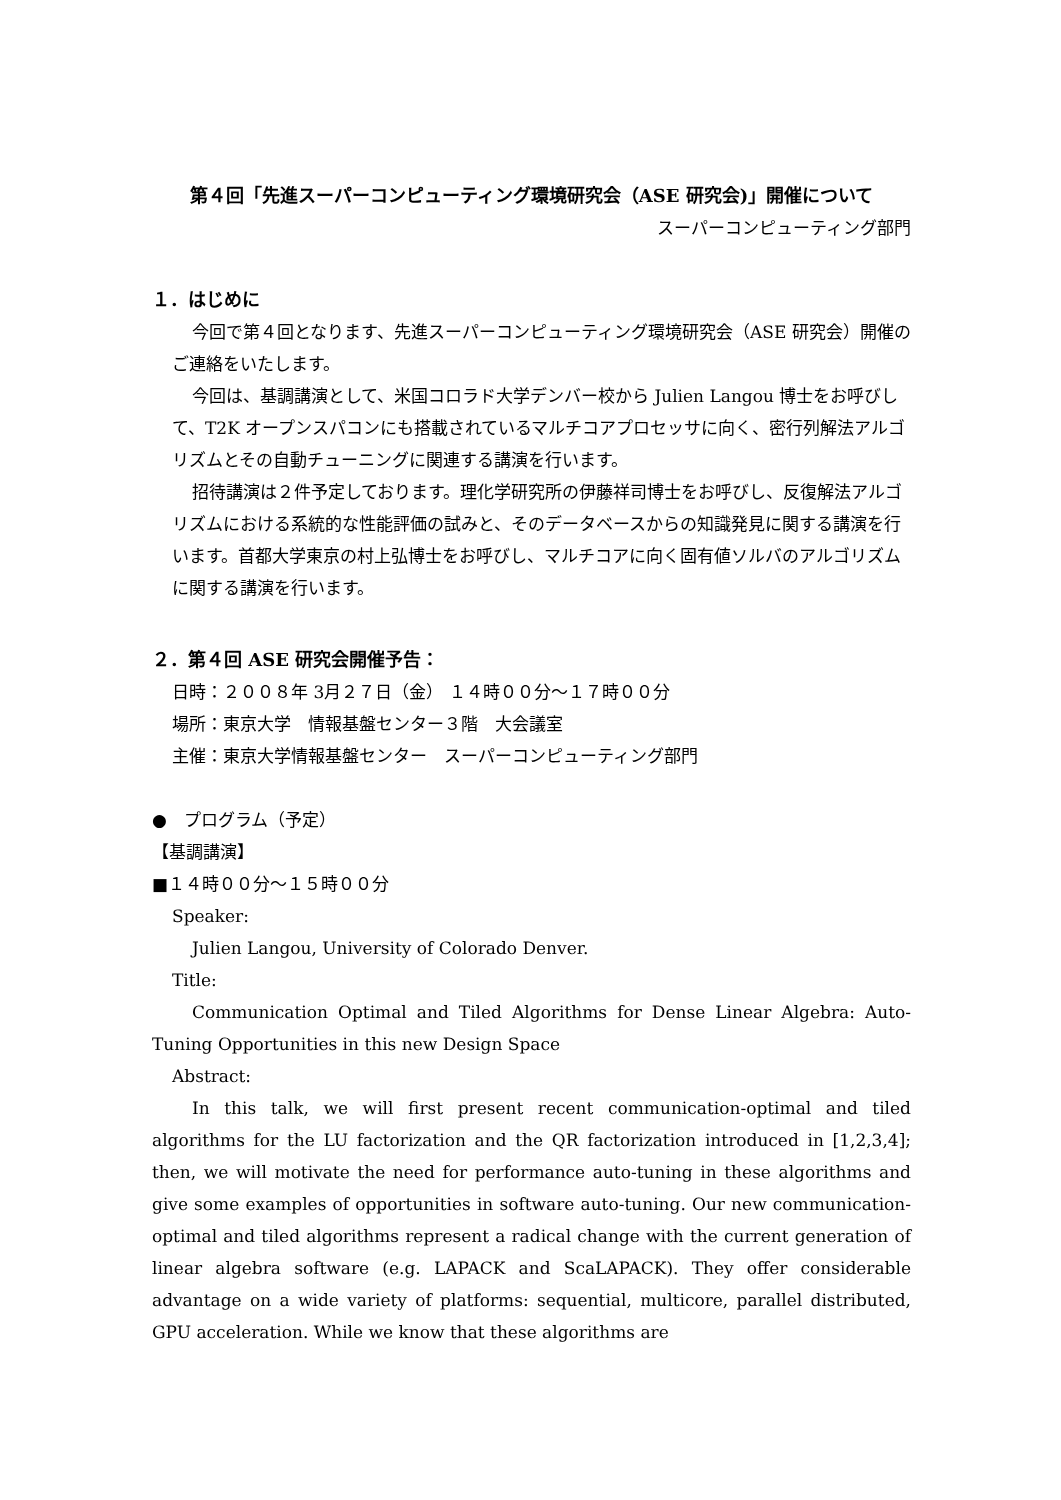第４回「先進スーパーコンピューティング環境研究会（ASE 研究会)」開催について
スーパーコンピューティング部門
１．はじめに
今回で第４回となります、先進スーパーコンピューティング環境研究会（ASE 研究会）開催のご連絡をいたします。
今回は、基調講演として、米国コロラド大学デンバー校から Julien Langou 博士をお呼びして、T2K オープンスパコンにも搭載されているマルチコアプロセッサに向く、密行列解法アルゴリズムとその自動チューニングに関連する講演を行います。
招待講演は２件予定しております。理化学研究所の伊藤祥司博士をお呼びし、反復解法アルゴリズムにおける系統的な性能評価の試みと、そのデータベースからの知識発見に関する講演を行います。首都大学東京の村上弘博士をお呼びし、マルチコアに向く固有値ソルバのアルゴリズムに関する講演を行います。
２．第４回 ASE 研究会開催予告：
日時：２００８年 3月２７日（金） １４時００分～１７時００分
場所：東京大学　情報基盤センター３階　大会議室
主催：東京大学情報基盤センター　スーパーコンピューティング部門
●　プログラム（予定）
【基調講演】
■１４時００分～１５時００分
Speaker:
Julien Langou, University of Colorado Denver.
Title:
Communication Optimal and Tiled Algorithms for Dense Linear Algebra: Auto-Tuning Opportunities in this new Design Space
Abstract:
In this talk, we will first present recent communication-optimal and tiled algorithms for the LU factorization and the QR factorization introduced in [1,2,3,4]; then, we will motivate the need for performance auto-tuning in these algorithms and give some examples of opportunities in software auto-tuning. Our new communication-optimal and tiled algorithms represent a radical change with the current generation of linear algebra software (e.g. LAPACK and ScaLAPACK). They offer considerable advantage on a wide variety of platforms: sequential, multicore, parallel distributed, GPU acceleration. While we know that these algorithms are